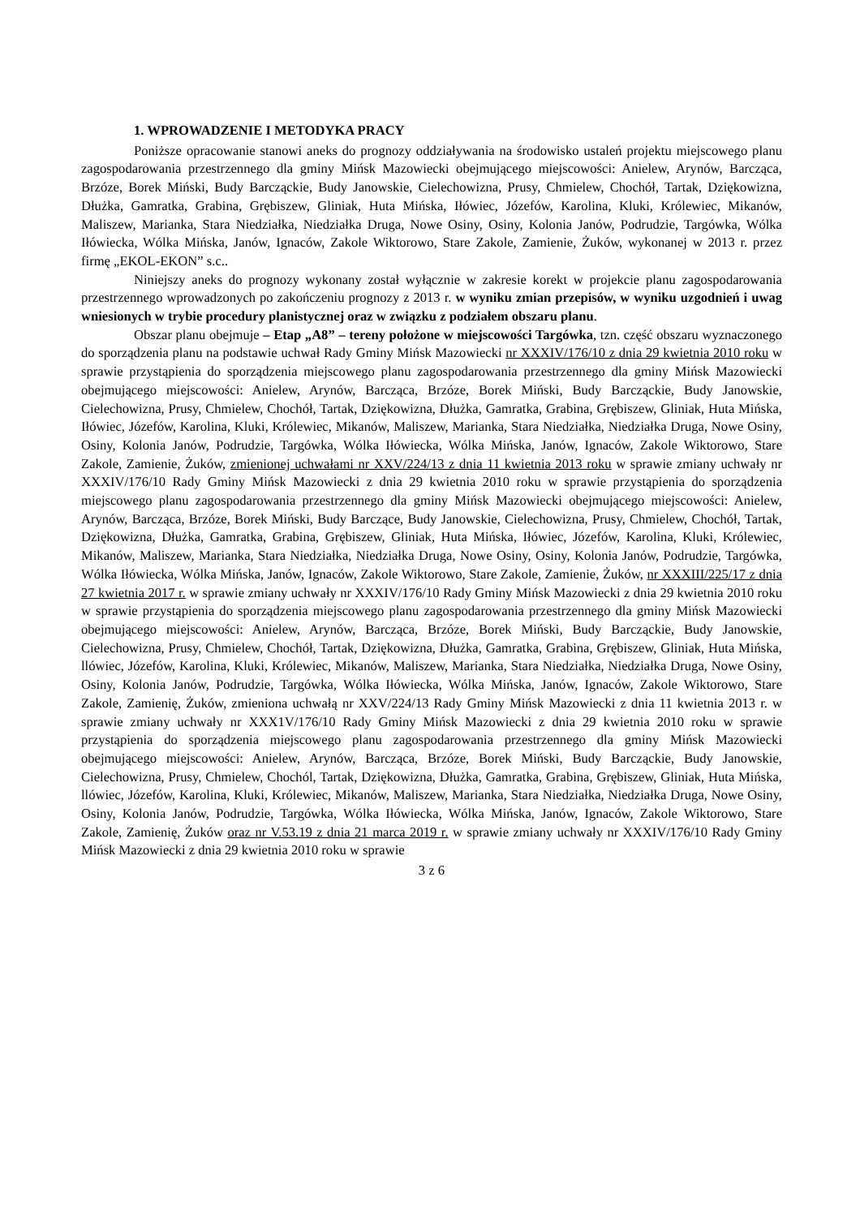1. WPROWADZENIE I METODYKA PRACY
Poniższe opracowanie stanowi aneks do prognozy oddziaływania na środowisko ustaleń projektu miejscowego planu zagospodarowania przestrzennego dla gminy Mińsk Mazowiecki obejmującego miejscowości: Anielew, Arynów, Barcząca, Brzóze, Borek Miński, Budy Barcząckie, Budy Janowskie, Cielechowizna, Prusy, Chmielew, Chochół, Tartak, Dziękowizna, Dłużka, Gamratka, Grabina, Grębiszew, Gliniak, Huta Mińska, Iłówiec, Józefów, Karolina, Kluki, Królewiec, Mikanów, Maliszew, Marianka, Stara Niedziałka, Niedziałka Druga, Nowe Osiny, Osiny, Kolonia Janów, Podrudzie, Targówka, Wólka Iłówiecka, Wólka Mińska, Janów, Ignaców, Zakole Wiktorowo, Stare Zakole, Zamienie, Żuków, wykonanej w 2013 r. przez firmę „EKOL-EKON” s.c..
Niniejszy aneks do prognozy wykonany został wyłącznie w zakresie korekt w projekcie planu zagospodarowania przestrzennego wprowadzonych po zakończeniu prognozy z 2013 r. w wyniku zmian przepisów, w wyniku uzgodnień i uwag wniesionych w trybie procedury planistycznej oraz w związku z podziałem obszaru planu.
Obszar planu obejmuje – Etap „A8” – tereny położone w miejscowości Targówka, tzn. część obszaru wyznaczonego do sporządzenia planu na podstawie uchwał Rady Gminy Mińsk Mazowiecki nr XXXIV/176/10 z dnia 29 kwietnia 2010 roku w sprawie przystąpienia do sporządzenia miejscowego planu zagospodarowania przestrzennego dla gminy Mińsk Mazowiecki obejmującego miejscowości: Anielew, Arynów, Barcząca, Brzóze, Borek Miński, Budy Barcząckie, Budy Janowskie, Cielechowizna, Prusy, Chmielew, Chochół, Tartak, Dziękowizna, Dłużka, Gamratka, Grabina, Grębiszew, Gliniak, Huta Mińska, Iłówiec, Józefów, Karolina, Kluki, Królewiec, Mikanów, Maliszew, Marianka, Stara Niedziałka, Niedziałka Druga, Nowe Osiny, Osiny, Kolonia Janów, Podrudzie, Targówka, Wólka Iłówiecka, Wólka Mińska, Janów, Ignaców, Zakole Wiktorowo, Stare Zakole, Zamienie, Żuków, zmienionej uchwałami nr XXV/224/13 z dnia 11 kwietnia 2013 roku w sprawie zmiany uchwały nr XXXIV/176/10 Rady Gminy Mińsk Mazowiecki z dnia 29 kwietnia 2010 roku w sprawie przystąpienia do sporządzenia miejscowego planu zagospodarowania przestrzennego dla gminy Mińsk Mazowiecki obejmującego miejscowości: Anielew, Arynów, Barcząca, Brzóze, Borek Miński, Budy Barczące, Budy Janowskie, Cielechowizna, Prusy, Chmielew, Chochół, Tartak, Dziękowizna, Dłużka, Gamratka, Grabina, Grębiszew, Gliniak, Huta Mińska, Iłówiec, Józefów, Karolina, Kluki, Królewiec, Mikanów, Maliszew, Marianka, Stara Niedziałka, Niedziałka Druga, Nowe Osiny, Osiny, Kolonia Janów, Podrudzie, Targówka, Wólka Iłówiecka, Wólka Mińska, Janów, Ignaców, Zakole Wiktorowo, Stare Zakole, Zamienie, Żuków, nr XXXIII/225/17 z dnia 27 kwietnia 2017 r. w sprawie zmiany uchwały nr XXXIV/176/10 Rady Gminy Mińsk Mazowiecki z dnia 29 kwietnia 2010 roku w sprawie przystąpienia do sporządzenia miejscowego planu zagospodarowania przestrzennego dla gminy Mińsk Mazowiecki obejmującego miejscowości: Anielew, Arynów, Barcząca, Brzóze, Borek Miński, Budy Barcząckie, Budy Janowskie, Cielechowizna, Prusy, Chmielew, Chochół, Tartak, Dziękowizna, Dłużka, Gamratka, Grabina, Grębiszew, Gliniak, Huta Mińska, llówiec, Józefów, Karolina, Kluki, Królewiec, Mikanów, Maliszew, Marianka, Stara Niedziałka, Niedziałka Druga, Nowe Osiny, Osiny, Kolonia Janów, Podrudzie, Targówka, Wólka Iłówiecka, Wólka Mińska, Janów, Ignaców, Zakole Wiktorowo, Stare Zakole, Zamienię, Żuków, zmieniona uchwałą nr XXV/224/13 Rady Gminy Mińsk Mazowiecki z dnia 11 kwietnia 2013 r. w sprawie zmiany uchwały nr XXX1V/176/10 Rady Gminy Mińsk Mazowiecki z dnia 29 kwietnia 2010 roku w sprawie przystąpienia do sporządzenia miejscowego planu zagospodarowania przestrzennego dla gminy Mińsk Mazowiecki obejmującego miejscowości: Anielew, Arynów, Barcząca, Brzóze, Borek Miński, Budy Barcząckie, Budy Janowskie, Cielechowizna, Prusy, Chmielew, Chochól, Tartak, Dziękowizna, Dłużka, Gamratka, Grabina, Grębiszew, Gliniak, Huta Mińska, llówiec, Józefów, Karolina, Kluki, Królewiec, Mikanów, Maliszew, Marianka, Stara Niedziałka, Niedziałka Druga, Nowe Osiny, Osiny, Kolonia Janów, Podrudzie, Targówka, Wólka Iłówiecka, Wólka Mińska, Janów, Ignaców, Zakole Wiktorowo, Stare Zakole, Zamienię, Żuków oraz nr V.53.19 z dnia 21 marca 2019 r. w sprawie zmiany uchwały nr XXXIV/176/10 Rady Gminy Mińsk Mazowiecki z dnia 29 kwietnia 2010 roku w sprawie
3 z 6